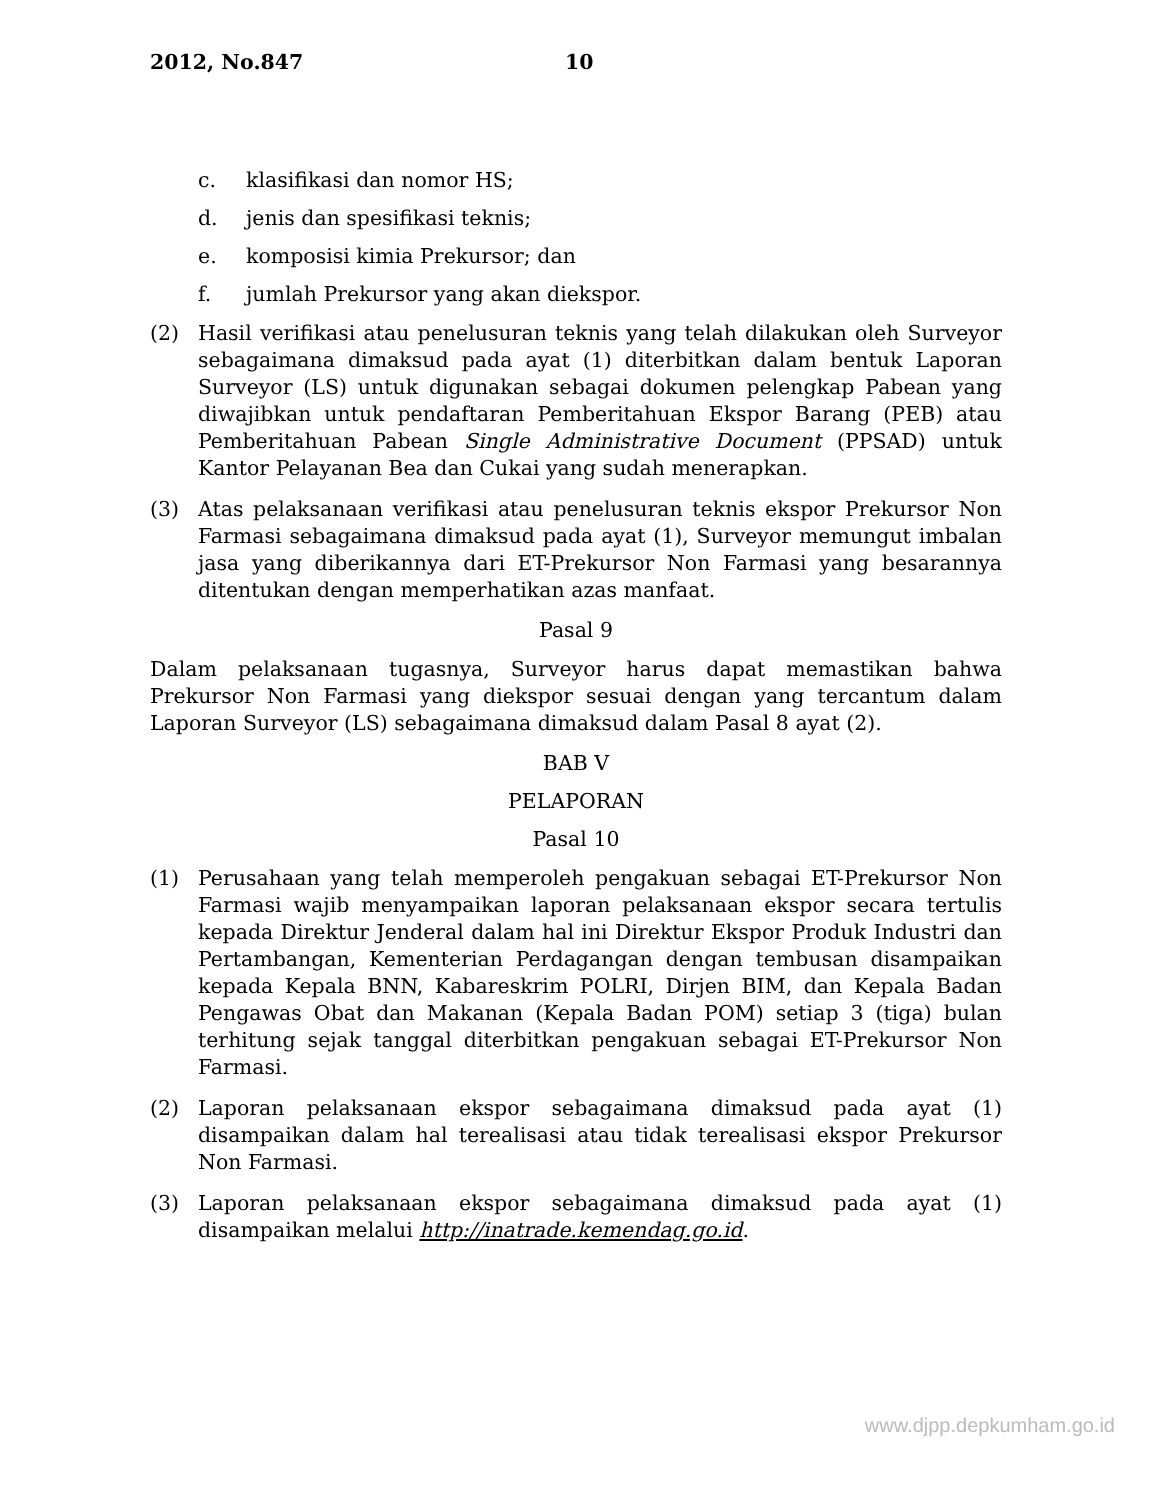2012, No.847 10
c. klasifikasi dan nomor HS;
d. jenis dan spesifikasi teknis;
e. komposisi kimia Prekursor; dan
f. jumlah Prekursor yang akan diekspor.
(2) Hasil verifikasi atau penelusuran teknis yang telah dilakukan oleh Surveyor sebagaimana dimaksud pada ayat (1) diterbitkan dalam bentuk Laporan Surveyor (LS) untuk digunakan sebagai dokumen pelengkap Pabean yang diwajibkan untuk pendaftaran Pemberitahuan Ekspor Barang (PEB) atau Pemberitahuan Pabean Single Administrative Document (PPSAD) untuk Kantor Pelayanan Bea dan Cukai yang sudah menerapkan.
(3) Atas pelaksanaan verifikasi atau penelusuran teknis ekspor Prekursor Non Farmasi sebagaimana dimaksud pada ayat (1), Surveyor memungut imbalan jasa yang diberikannya dari ET-Prekursor Non Farmasi yang besarannya ditentukan dengan memperhatikan azas manfaat.
Pasal 9
Dalam pelaksanaan tugasnya, Surveyor harus dapat memastikan bahwa Prekursor Non Farmasi yang diekspor sesuai dengan yang tercantum dalam Laporan Surveyor (LS) sebagaimana dimaksud dalam Pasal 8 ayat (2).
BAB V
PELAPORAN
Pasal 10
(1) Perusahaan yang telah memperoleh pengakuan sebagai ET-Prekursor Non Farmasi wajib menyampaikan laporan pelaksanaan ekspor secara tertulis kepada Direktur Jenderal dalam hal ini Direktur Ekspor Produk Industri dan Pertambangan, Kementerian Perdagangan dengan tembusan disampaikan kepada Kepala BNN, Kabareskrim POLRI, Dirjen BIM, dan Kepala Badan Pengawas Obat dan Makanan (Kepala Badan POM) setiap 3 (tiga) bulan terhitung sejak tanggal diterbitkan pengakuan sebagai ET-Prekursor Non Farmasi.
(2) Laporan pelaksanaan ekspor sebagaimana dimaksud pada ayat (1) disampaikan dalam hal terealisasi atau tidak terealisasi ekspor Prekursor Non Farmasi.
(3) Laporan pelaksanaan ekspor sebagaimana dimaksud pada ayat (1) disampaikan melalui http://inatrade.kemendag.go.id.
www.djpp.depkumham.go.id